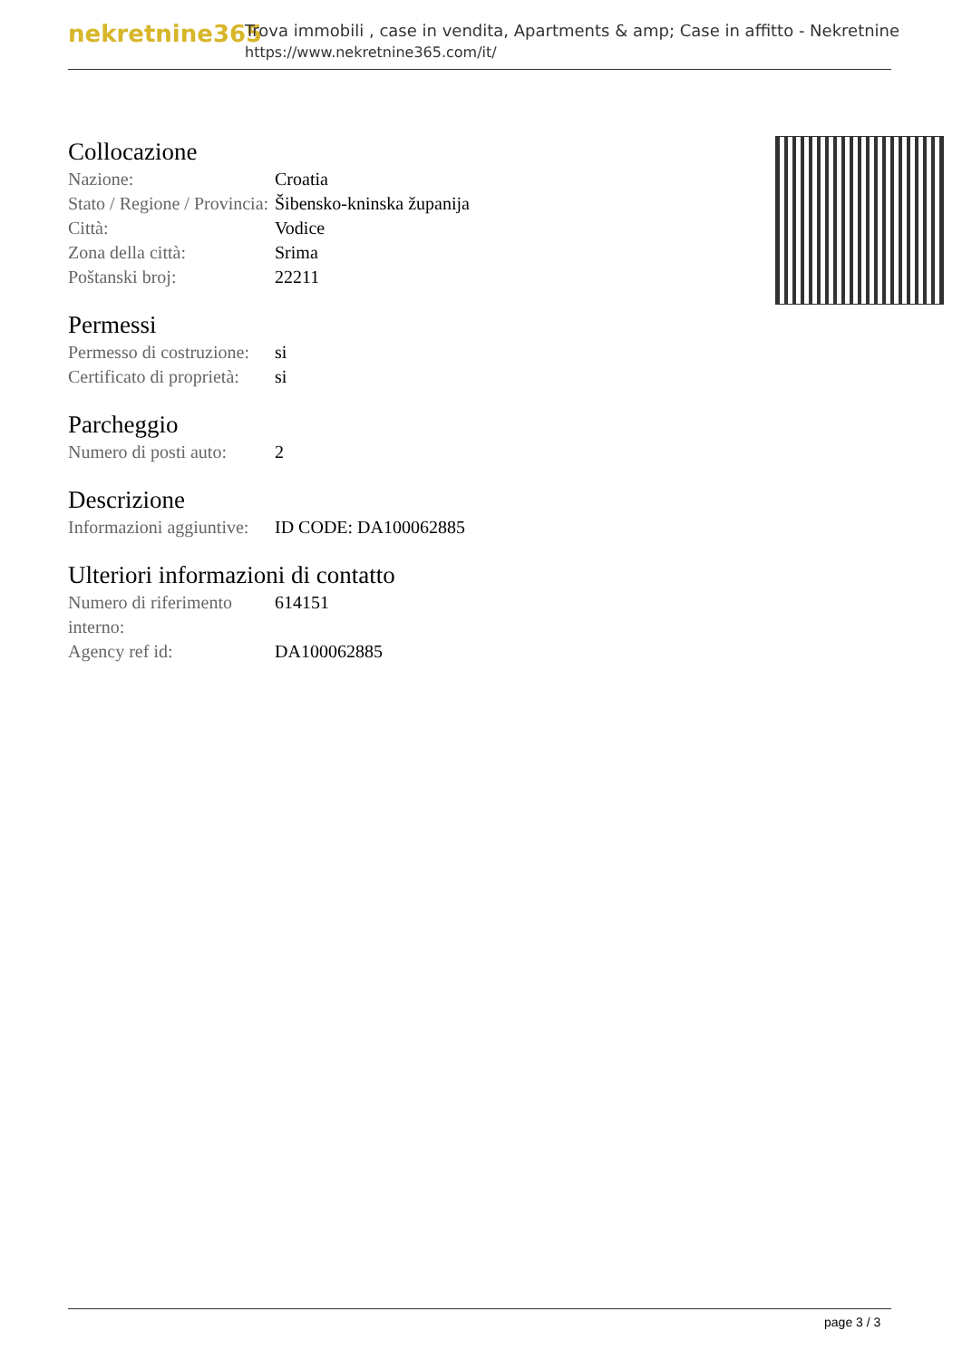nekretnine365
Trova immobili , case in vendita, Apartments & amp; Case in affitto - Nekretnine
https://www.nekretnine365.com/it/
Collocazione
| Nazione: | Croatia |
| Stato / Regione / Provincia: | Šibensko-kninska županija |
| Città: | Vodice |
| Zona della città: | Srima |
| Poštanski broj: | 22211 |
Permessi
| Permesso di costruzione: | si |
| Certificato di proprietà: | si |
Parcheggio
| Numero di posti auto: | 2 |
Descrizione
| Informazioni aggiuntive: | ID CODE: DA100062885 |
Ulteriori informazioni di contatto
| Numero di riferimento interno: | 614151 |
| Agency ref id: | DA100062885 |
page 3 / 3